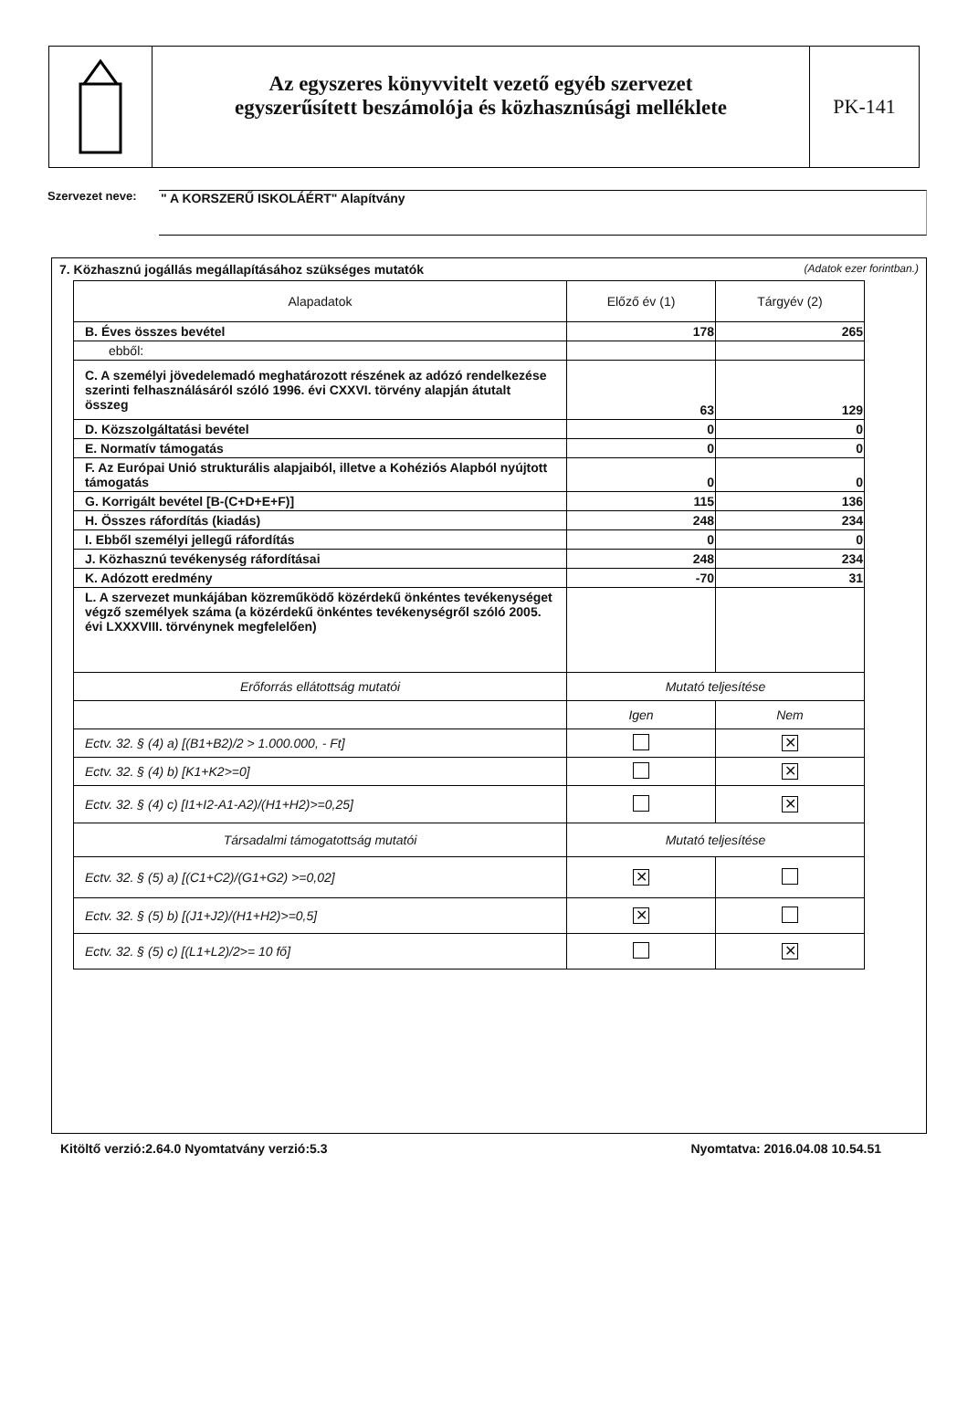Az egyszeres könyvvitelt vezető egyéb szervezet
egyszerűsített beszámolója és közhasznúsági melléklete
PK-141
Szervezet neve:
" A KORSZERŰ ISKOLÁÉRT" Alapítvány
7. Közhasznú jogállás megállapításához szükséges mutatók (Adatok ezer forintban.)
| Alapadatok | Előző év (1) | Tárgyév (2) |
| --- | --- | --- |
| B. Éves összes bevétel | 178 | 265 |
| ebből: | | |
| C. A személyi jövedelemadó meghatározott részének az adózó rendelkezése szerinti felhasználásáról szóló 1996. évi CXXVI. törvény alapján átutalt összeg | 63 | 129 |
| D. Közszolgáltatási bevétel | 0 | 0 |
| E. Normatív támogatás | 0 | 0 |
| F. Az Európai Unió strukturális alapjaiból, illetve a Kohéziós Alapból nyújtott támogatás | 0 | 0 |
| G. Korrigált bevétel [B-(C+D+E+F)] | 115 | 136 |
| H. Összes ráfordítás (kiadás) | 248 | 234 |
| I. Ebből személyi jellegű ráfordítás | 0 | 0 |
| J. Közhasznú tevékenység ráfordításai | 248 | 234 |
| K. Adózott eredmény | -70 | 31 |
| L. A szervezet munkájában közreműködő közérdekű önkéntes tevékenységet végző személyek száma (a közérdekű önkéntes tevékenységről szóló 2005. évi LXXXVIII. törvénynek megfelelően) | | |
| Erőforrás ellátottság mutatói | Mutató teljesítése | |
| | Igen | Nem |
| Ectv. 32. § (4) a) [(B1+B2)/2 > 1.000.000, - Ft] | | ✕ |
| Ectv. 32. § (4) b) [K1+K2>=0] | | ✕ |
| Ectv. 32. § (4) c) [I1+I2-A1-A2)/(H1+H2)>=0,25] | | ✕ |
| Társadalmi támogatottság mutatói | Mutató teljesítése | |
| Ectv. 32. § (5) a) [(C1+C2)/(G1+G2) >=0,02] | ✕ | |
| Ectv. 32. § (5) b) [(J1+J2)/(H1+H2)>=0,5] | ✕ | |
| Ectv. 32. § (5) c) [(L1+L2)/2>= 10 fő] | | ✕ |
Kitöltő verzió:2.64.0 Nyomtatvány verzió:5.3 Nyomtatva: 2016.04.08 10.54.51